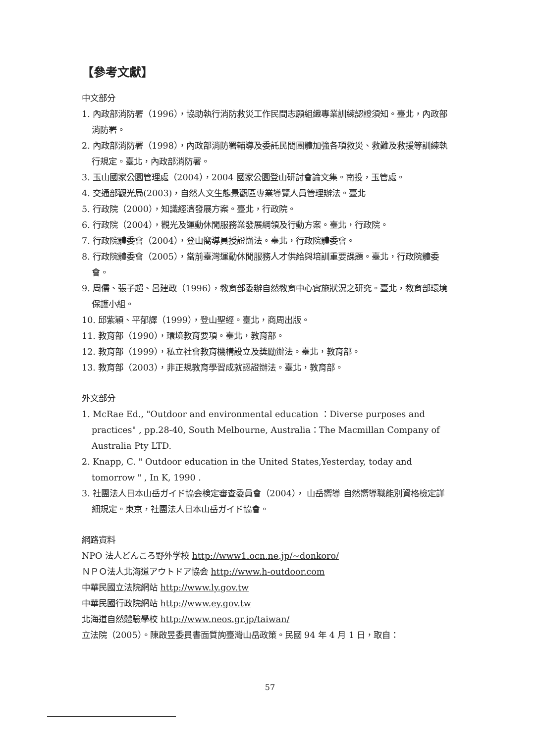【參考文獻】
中文部分
1. 內政部消防署（1996），協助執行消防救災工作民間志願組織專業訓練認證須知。臺北，內政部消防署。
2. 內政部消防署（1998），內政部消防署輔導及委託民間團體加強各項救災、救難及救援等訓練執行規定。臺北，內政部消防署。
3. 玉山國家公園管理處（2004），2004 國家公園登山研討會論文集。南投，玉管處。
4. 交通部觀光局(2003)，自然人文生態景觀區專業導覽人員管理辦法。臺北
5. 行政院（2000），知識經濟發展方案。臺北，行政院。
6. 行政院（2004），觀光及運動休閒服務業發展綱領及行動方案。臺北，行政院。
7. 行政院體委會（2004），登山嚮導員授證辦法。臺北，行政院體委會。
8. 行政院體委會（2005），當前臺灣運動休閒服務人才供給與培訓重要課題。臺北，行政院體委會。
9. 周儒、張子超、呂建政（1996），教育部委辦自然教育中心實施狀況之研究。臺北，教育部環境保護小組。
10. 邱紫穎、平郁譯（1999），登山聖經。臺北，商周出版。
11. 教育部（1990），環境教育要項。臺北，教育部。
12. 教育部（1999），私立社會教育機構設立及獎勵辦法。臺北，教育部。
13. 教育部（2003），非正規教育學習成就認證辦法。臺北，教育部。
外文部分
1. McRae Ed., "Outdoor and environmental education ：Diverse purposes and practices" , pp.28-40, South Melbourne, Australia：The Macmillan Company of Australia Pty LTD.
2. Knapp, C. " Outdoor education in the United States,Yesterday, today and tomorrow " , In K, 1990 .
3. 社團法人日本山岳ガイド協会検定審查委員會（2004）， 山岳嚮導 自然嚮導職能別資格檢定詳細規定。東京，社團法人日本山岳ガイド協會。
網路資料
NPO 法人どんころ野外学校 http://www1.ocn.ne.jp/~donkoro/
ＮＰＯ法人北海道アウトドア協会 http://www.h-outdoor.com
中華民國立法院網站 http://www.ly.gov.tw
中華民國行政院網站 http://www.ey.gov.tw
北海道自然體驗學校 http://www.neos.gr.jp/taiwan/
立法院（2005）。陳啟昱委員書面質詢臺灣山岳政策。民國 94 年 4 月 1 日，取自：
57